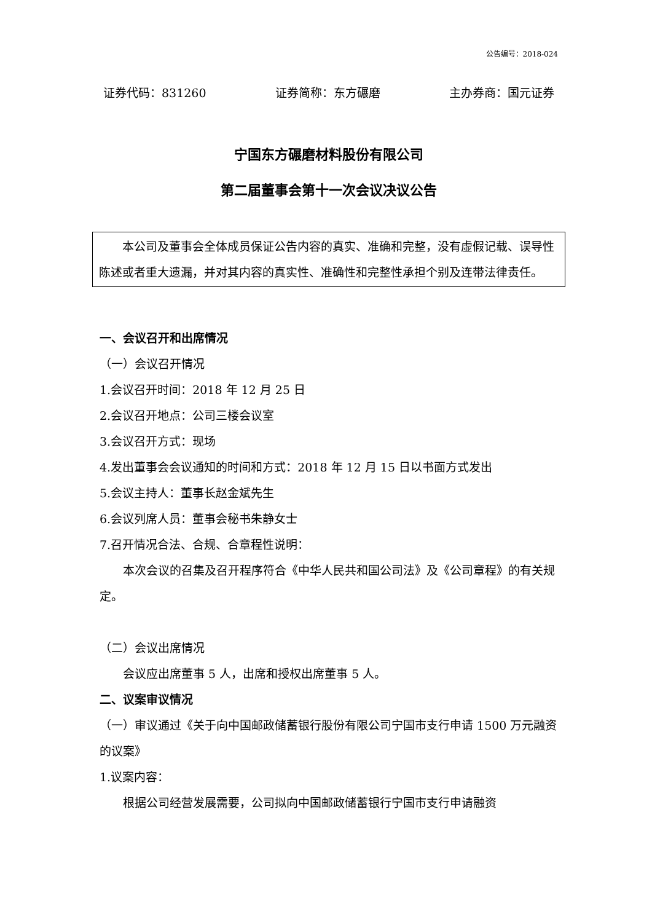公告编号：2018-024
证券代码：831260 证券简称：东方碾磨 主办券商：国元证券
宁国东方碾磨材料股份有限公司
第二届董事会第十一次会议决议公告
本公司及董事会全体成员保证公告内容的真实、准确和完整，没有虚假记载、误导性陈述或者重大遗漏，并对其内容的真实性、准确性和完整性承担个别及连带法律责任。
一、会议召开和出席情况
（一）会议召开情况
1.会议召开时间：2018 年 12 月 25 日
2.会议召开地点：公司三楼会议室
3.会议召开方式：现场
4.发出董事会会议通知的时间和方式：2018 年 12 月 15 日以书面方式发出
5.会议主持人：董事长赵金斌先生
6.会议列席人员：董事会秘书朱静女士
7.召开情况合法、合规、合章程性说明：
本次会议的召集及召开程序符合《中华人民共和国公司法》及《公司章程》的有关规定。
（二）会议出席情况
会议应出席董事 5 人，出席和授权出席董事 5 人。
二、议案审议情况
（一）审议通过《关于向中国邮政储蓄银行股份有限公司宁国市支行申请 1500 万元融资的议案》
1.议案内容：
根据公司经营发展需要，公司拟向中国邮政储蓄银行宁国市支行申请融资